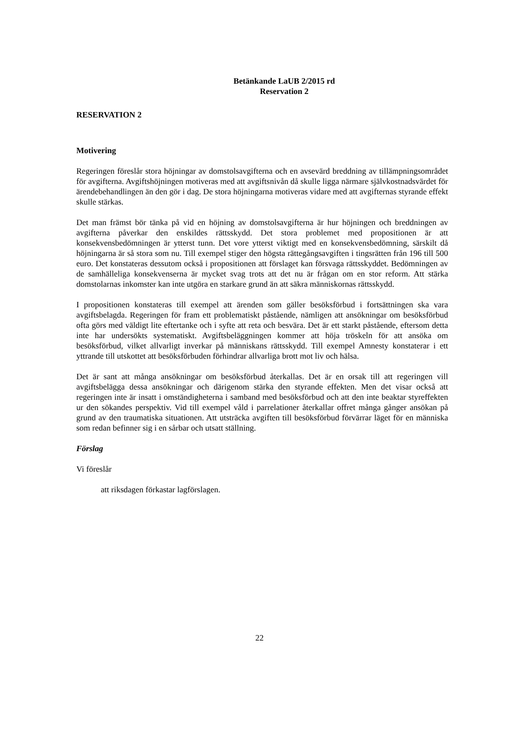Betänkande LaUB 2/2015 rd
Reservation 2
RESERVATION 2
Motivering
Regeringen föreslår stora höjningar av domstolsavgifterna och en avsevärd breddning av tillämpningsområdet för avgifterna. Avgiftshöjningen motiveras med att avgiftsnivån då skulle ligga närmare självkostnadsvärdet för ärendebehandlingen än den gör i dag. De stora höjningarna motiveras vidare med att avgifternas styrande effekt skulle stärkas.
Det man främst bör tänka på vid en höjning av domstolsavgifterna är hur höjningen och breddningen av avgifterna påverkar den enskildes rättsskydd. Det stora problemet med propositionen är att konsekvensbedömningen är ytterst tunn. Det vore ytterst viktigt med en konsekvensbedömning, särskilt då höjningarna är så stora som nu. Till exempel stiger den högsta rättegångsavgiften i tingsrätten från 196 till 500 euro. Det konstateras dessutom också i propositionen att förslaget kan försvaga rättsskyddet. Bedömningen av de samhälleliga konsekvenserna är mycket svag trots att det nu är frågan om en stor reform. Att stärka domstolarnas inkomster kan inte utgöra en starkare grund än att säkra människornas rättsskydd.
I propositionen konstateras till exempel att ärenden som gäller besöksförbud i fortsättningen ska vara avgiftsbelagda. Regeringen för fram ett problematiskt påstående, nämligen att ansökningar om besöksförbud ofta görs med väldigt lite eftertanke och i syfte att reta och besvära. Det är ett starkt påstående, eftersom detta inte har undersökts systematiskt. Avgiftsbeläggningen kommer att höja tröskeln för att ansöka om besöksförbud, vilket allvarligt inverkar på människans rättsskydd. Till exempel Amnesty konstaterar i ett yttrande till utskottet att besöksförbuden förhindrar allvarliga brott mot liv och hälsa.
Det är sant att många ansökningar om besöksförbud återkallas. Det är en orsak till att regeringen vill avgiftsbelägga dessa ansökningar och därigenom stärka den styrande effekten. Men det visar också att regeringen inte är insatt i omständigheterna i samband med besöksförbud och att den inte beaktar styreffekten ur den sökandes perspektiv. Vid till exempel våld i parrelationer återkallar offret många gånger ansökan på grund av den traumatiska situationen. Att utsträcka avgiften till besöksförbud förvärrar läget för en människa som redan befinner sig i en sårbar och utsatt ställning.
Förslag
Vi föreslår
att riksdagen förkastar lagförslagen.
22